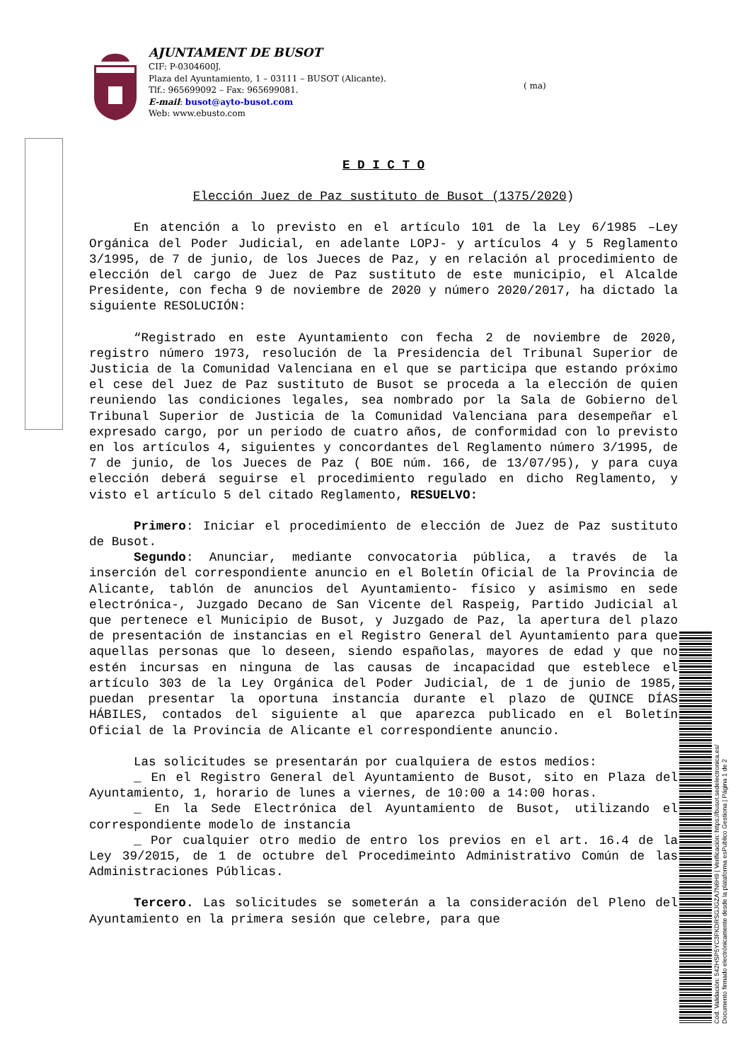AJUNTAMENT DE BUSOT
CIF: P-0304600J.
Plaza del Ayuntamiento, 1 – 03111 – BUSOT (Alicante).
Tlf.: 965699092 – Fax: 965699081.
E-mail: busot@ayto-busot.com
Web: www.ebusto.com
( ma)
E D I C T O
Elección Juez de Paz sustituto de Busot (1375/2020)
En atención a lo previsto en el artículo 101 de la Ley 6/1985 –Ley Orgánica del Poder Judicial, en adelante LOPJ- y artículos 4 y 5 Reglamento 3/1995, de 7 de junio, de los Jueces de Paz, y en relación al procedimiento de elección del cargo de Juez de Paz sustituto de este municipio, el Alcalde Presidente, con fecha 9 de noviembre de 2020 y número 2020/2017, ha dictado la siguiente RESOLUCIÓN:
“Registrado en este Ayuntamiento con fecha 2 de noviembre de 2020, registro número 1973, resolución de la Presidencia del Tribunal Superior de Justicia de la Comunidad Valenciana en el que se participa que estando próximo el cese del Juez de Paz sustituto de Busot se proceda a la elección de quien reuniendo las condiciones legales, sea nombrado por la Sala de Gobierno del Tribunal Superior de Justicia de la Comunidad Valenciana para desempeñar el expresado cargo, por un periodo de cuatro años, de conformidad con lo previsto en los artículos 4, siguientes y concordantes del Reglamento número 3/1995, de 7 de junio, de los Jueces de Paz ( BOE núm. 166, de 13/07/95), y para cuya elección deberá seguirse el procedimiento regulado en dicho Reglamento, y visto el artículo 5 del citado Reglamento, RESUELVO:
Primero: Iniciar el procedimiento de elección de Juez de Paz sustituto de Busot.
Segundo: Anunciar, mediante convocatoria pública, a través de la inserción del correspondiente anuncio en el Boletín Oficial de la Provincia de Alicante, tablón de anuncios del Ayuntamiento- físico y asimismo en sede electrónica-, Juzgado Decano de San Vicente del Raspeig, Partido Judicial al que pertenece el Municipio de Busot, y Juzgado de Paz, la apertura del plazo de presentación de instancias en el Registro General del Ayuntamiento para que aquellas personas que lo deseen, siendo españolas, mayores de edad y que no estén incursas en ninguna de las causas de incapacidad que esteblece el artículo 303 de la Ley Orgánica del Poder Judicial, de 1 de junio de 1985, puedan presentar la oportuna instancia durante el plazo de QUINCE DÍAS HÁBILES, contados del siguiente al que aparezca publicado en el Boletín Oficial de la Provincia de Alicante el correspondiente anuncio.
Las solicitudes se presentarán por cualquiera de estos medios:
_ En el Registro General del Ayuntamiento de Busot, sito en Plaza del Ayuntamiento, 1, horario de lunes a viernes, de 10:00 a 14:00 horas.
_ En la Sede Electrónica del Ayuntamiento de Busot, utilizando el correspondiente modelo de instancia
_ Por cualquier otro medio de entro los previos en el art. 16.4 de la Ley 39/2015, de 1 de octubre del Procedimeinto Administrativo Común de las Administraciones Públicas.
Tercero. Las solicitudes se someterán a la consideración del Pleno del Ayuntamiento en la primera sesión que celebre, para que
Cód. Validación: 542HSP5YC3FKDRSGJGZA7N6H9 | Verificación: https://busot.sedelectronica.es/
Documento firmado electrónicamente desde la plataforma esPublico Gestiona | Página 1 de 2